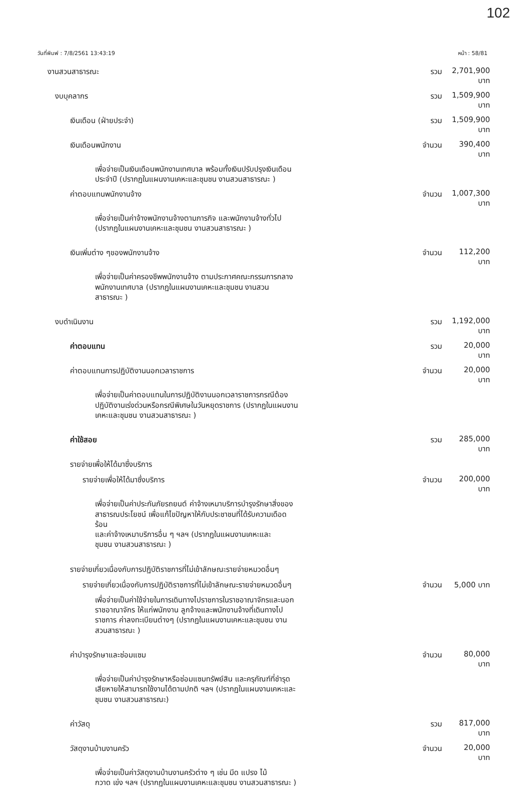102
วันที่พิมพ์ : 7/8/2561 13:43:19 หน้า : 58/81
| งานสวนสาธารณะ | รวม | 2,701,900 บาท |
| งบบุคลากร | รวม | 1,509,900 บาท |
| เงินเดือน (ฝ่ายประจำ) | รวม | 1,509,900 บาท |
| เงินเดือนพนักงาน | จำนวน | 390,400 บาท |
| เพื่อจ่ายเป็นเงินเดือนพนักงานเทศบาล พร้อมทั้งเงินปรับปรุงเงินเดือน ประจำปี (ปรากฏในแผนงานเคหะและชุมชน งานสวนสาธารณะ ) | | |
| ค่าตอบแทนพนักงานจ้าง | จำนวน | 1,007,300 บาท |
| เพื่อจ่ายเป็นค่าจ้างพนักงานจ้างตามภารกิจ และพนักงานจ้างทั่วไป (ปรากฏในแผนงานเคหะและชุมชน งานสวนสาธารณะ ) | | |
| เงินเพิ่มต่าง ๆของพนักงานจ้าง | จำนวน | 112,200 บาท |
| เพื่อจ่ายเป็นค่าครองชีพพนักงานจ้าง ตามประกาศคณะกรรมการกลาง พนักงานเทศบาล (ปรากฏในแผนงานเคหะและชุมชน งานสวน สาธารณะ ) | | |
| งบดำเนินงาน | รวม | 1,192,000 บาท |
| ค่าตอบแทน | รวม | 20,000 บาท |
| ค่าตอบแทนการปฏิบัติงานนอกเวลาราชการ | จำนวน | 20,000 บาท |
| เพื่อจ่ายเป็นค่าตอบแทนในการปฏิบัติงานนอกเวลาราชการกรณีต้อง ปฏิบัติงานเร่งด่วนหรือกรณีพิเศษในวันหยุดราชการ (ปรากฏในแผนงาน เคหะและชุมชน งานสวนสาธารณะ ) | | |
| ค่าใช้สอย | รวม | 285,000 บาท |
| รายจ่ายเพื่อให้ได้มาซึ่งบริการ | | |
| รายจ่ายเพื่อให้ได้มาซึ่งบริการ | จำนวน | 200,000 บาท |
| เพื่อจ่ายเป็นค่าประกันภัยรถยนต์ ค่าจ้างเหมาบริการบำรุงรักษาสิ่งของ สาธารณประโยชน์ เพื่อแก้ไขปัญหาให้กับประชาชนที่ได้รับความเดือด ร้อน และค่าจ้างเหมาบริการอื่น ๆ ฯลฯ (ปรากฏในแผนงานเคหะและ ชุมชน งานสวนสาธารณะ ) | | |
| รายจ่ายเกี่ยวเนื่องกับการปฏิบัติราชการที่ไม่เข้าลักษณะรายจ่ายหมวดอื่นๆ | | |
| รายจ่ายเกี่ยวเนื่องกับการปฏิบัติราชการที่ไม่เข้าลักษณะรายจ่ายหมวดอื่นๆ | จำนวน | 5,000 บาท |
| เพื่อจ่ายเป็นค่าใช้จ่ายในการเดินทางไปราชการในราชอาณาจักรและนอก ราชอาณาจักร ให้แก่พนักงาน ลูกจ้างและพนักงานจ้างที่เดินทางไป ราชการ ค่าลงทะเบียนต่างๆ (ปรากฏในแผนงานเคหะและชุมชน งาน สวนสาธารณะ ) | | |
| ค่าบำรุงรักษาและซ่อมแซม | จำนวน | 80,000 บาท |
| เพื่อจ่ายเป็นค่าบำรุงรักษาหรือซ่อมแซมทรัพย์สิน และครุภัณฑ์ที่ชำรุด เสียหายให้สามารถใช้งานได้ตามปกติ ฯลฯ (ปรากฏในแผนงานเคหะและ ชุมชน งานสวนสาธารณะ) | | |
| ค่าวัสดุ | รวม | 817,000 บาท |
| วัสดุงานบ้านงานครัว | จำนวน | 20,000 บาท |
| เพื่อจ่ายเป็นค่าวัสดุงานบ้านงานครัวต่าง ๆ เช่น มีด แปรง ไม้ กวาด เข่ง ฯลฯ (ปรากฏในแผนงานเคหะและชุมชน งานสวนสาธารณะ ) | | |